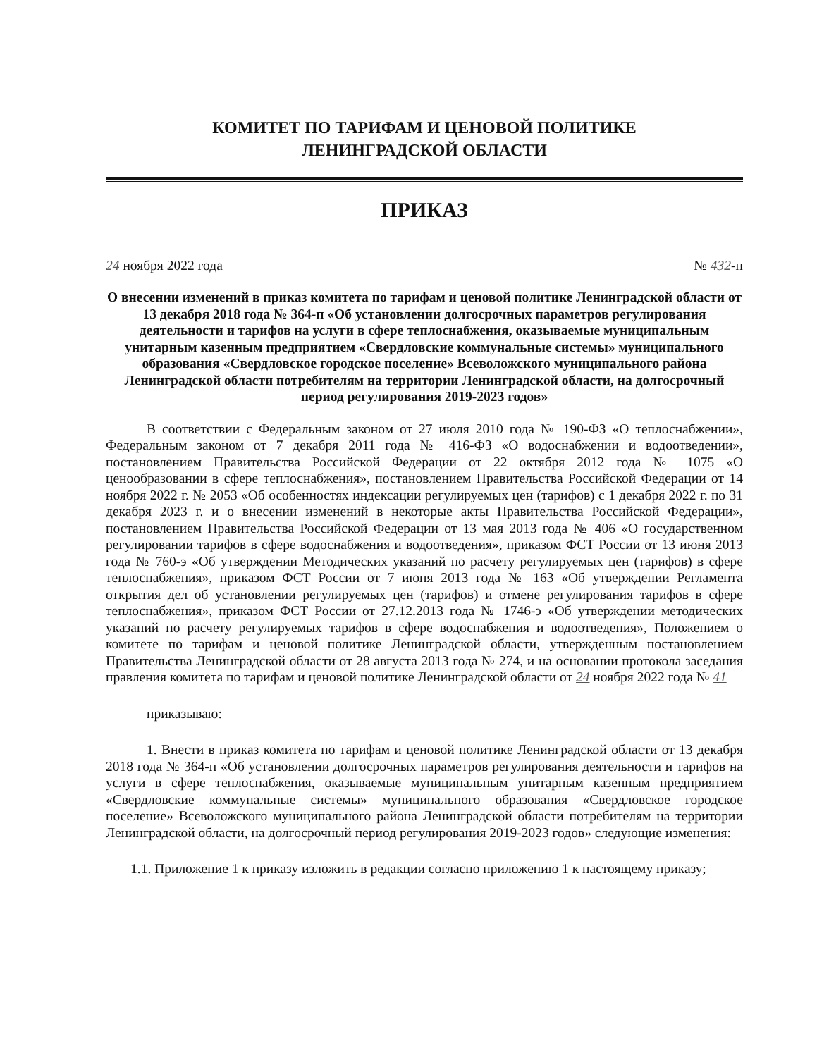КОМИТЕТ ПО ТАРИФАМ И ЦЕНОВОЙ ПОЛИТИКЕ
ЛЕНИНГРАДСКОЙ ОБЛАСТИ
ПРИКАЗ
24 ноября 2022 года № 432-п
О внесении изменений в приказ комитета по тарифам и ценовой политике Ленинградской области от 13 декабря 2018 года № 364-п «Об установлении долгосрочных параметров регулирования деятельности и тарифов на услуги в сфере теплоснабжения, оказываемые муниципальным унитарным казенным предприятием «Свердловские коммунальные системы» муниципального образования «Свердловское городское поселение» Всеволожского муниципального района Ленинградской области потребителям на территории Ленинградской области, на долгосрочный период регулирования 2019-2023 годов»
В соответствии с Федеральным законом от 27 июля 2010 года № 190-ФЗ «О теплоснабжении», Федеральным законом от 7 декабря 2011 года № 416-ФЗ «О водоснабжении и водоотведении», постановлением Правительства Российской Федерации от 22 октября 2012 года № 1075 «О ценообразовании в сфере теплоснабжения», постановлением Правительства Российской Федерации от 14 ноября 2022 г. № 2053 «Об особенностях индексации регулируемых цен (тарифов) с 1 декабря 2022 г. по 31 декабря 2023 г. и о внесении изменений в некоторые акты Правительства Российской Федерации», постановлением Правительства Российской Федерации от 13 мая 2013 года № 406 «О государственном регулировании тарифов в сфере водоснабжения и водоотведения», приказом ФСТ России от 13 июня 2013 года № 760-э «Об утверждении Методических указаний по расчету регулируемых цен (тарифов) в сфере теплоснабжения», приказом ФСТ России от 7 июня 2013 года № 163 «Об утверждении Регламента открытия дел об установлении регулируемых цен (тарифов) и отмене регулирования тарифов в сфере теплоснабжения», приказом ФСТ России от 27.12.2013 года № 1746-э «Об утверждении методических указаний по расчету регулируемых тарифов в сфере водоснабжения и водоотведения», Положением о комитете по тарифам и ценовой политике Ленинградской области, утвержденным постановлением Правительства Ленинградской области от 28 августа 2013 года № 274, и на основании протокола заседания правления комитета по тарифам и ценовой политике Ленинградской области от 24 ноября 2022 года № 41
приказываю:
1. Внести в приказ комитета по тарифам и ценовой политике Ленинградской области от 13 декабря 2018 года № 364-п «Об установлении долгосрочных параметров регулирования деятельности и тарифов на услуги в сфере теплоснабжения, оказываемые муниципальным унитарным казенным предприятием «Свердловские коммунальные системы» муниципального образования «Свердловское городское поселение» Всеволожского муниципального района Ленинградской области потребителям на территории Ленинградской области, на долгосрочный период регулирования 2019-2023 годов» следующие изменения:
1.1. Приложение 1 к приказу изложить в редакции согласно приложению 1 к настоящему приказу;